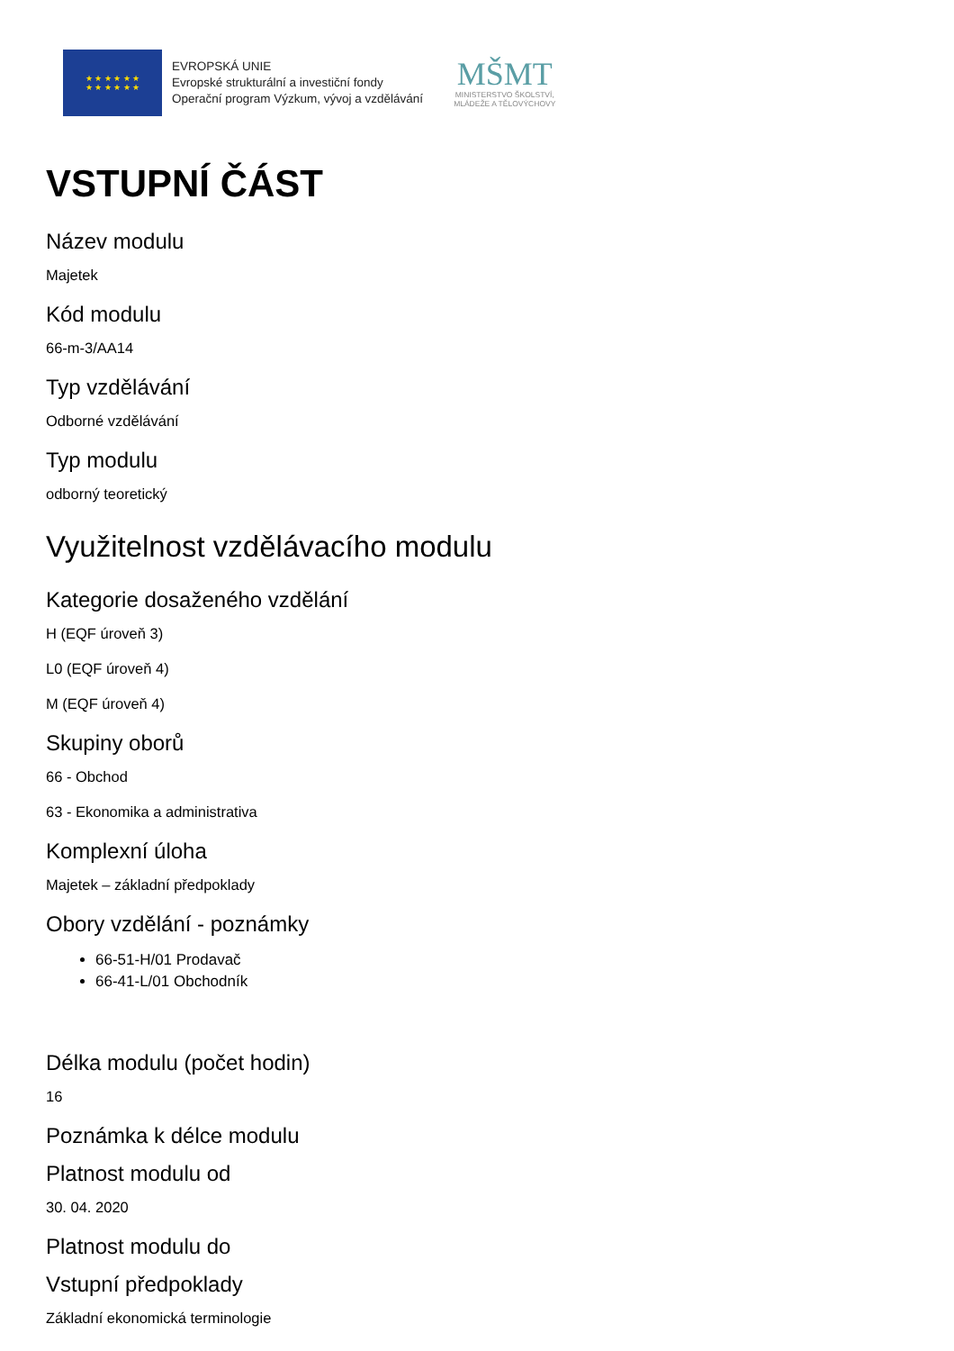★ ★ ★ ★ ★ ★
★ ★ ★ ★ ★ ★
EVROPSKÁ UNIE
Evropské strukturální a investiční fondy
Operační program Výzkum, vývoj a vzdělávání
MŠMT
MINISTERSTVO ŠKOLSTVÍ,
MLÁDEŽE A TĚLOVÝCHOVY
VSTUPNÍ ČÁST
Název modulu
Majetek
Kód modulu
66-m-3/AA14
Typ vzdělávání
Odborné vzdělávání
Typ modulu
odborný teoretický
Využitelnost vzdělávacího modulu
Kategorie dosaženého vzdělání
H (EQF úroveň 3)
L0 (EQF úroveň 4)
M (EQF úroveň 4)
Skupiny oborů
66 - Obchod
63 - Ekonomika a administrativa
Komplexní úloha
Majetek – základní předpoklady
Obory vzdělání - poznámky
66-51-H/01 Prodavač
66-41-L/01 Obchodník
Délka modulu (počet hodin)
16
Poznámka k délce modulu
Platnost modulu od
30. 04. 2020
Platnost modulu do
Vstupní předpoklady
Základní ekonomická terminologie